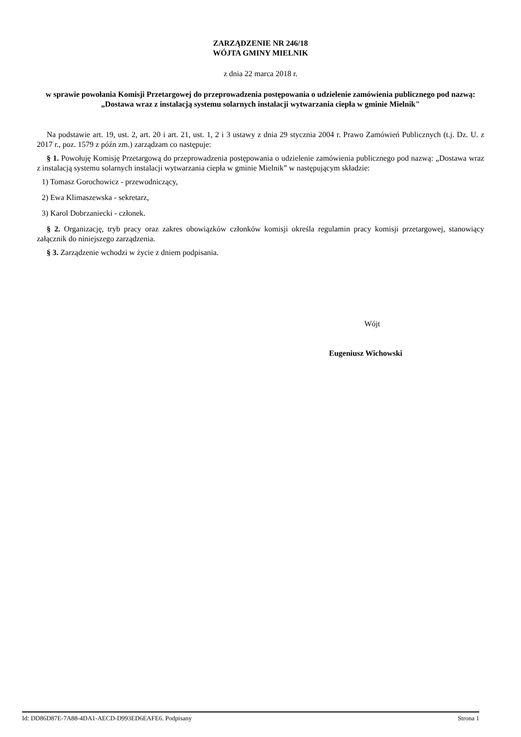ZARZĄDZENIE NR 246/18
WÓJTA GMINY MIELNIK
z dnia 22 marca 2018 r.
w sprawie powołania Komisji Przetargowej do przeprowadzenia postępowania o udzielenie zamówienia publicznego pod nazwą: „Dostawa wraz z instalacją systemu solarnych instalacji wytwarzania ciepła w gminie Mielnik"
Na podstawie art. 19, ust. 2, art. 20 i art. 21, ust. 1, 2 i 3 ustawy z dnia 29 stycznia 2004 r. Prawo Zamówień Publicznych (t.j. Dz. U. z 2017 r., poz. 1579 z późn zm.) zarządzam co następuje:
§ 1. Powołuję Komisję Przetargową do przeprowadzenia postępowania o udzielenie zamówienia publicznego pod nazwą: „Dostawa wraz z instalacją systemu solarnych instalacji wytwarzania ciepła w gminie Mielnik” w następującym składzie:
1) Tomasz Gorochowicz - przewodniczący,
2) Ewa Klimaszewska - sekretarz,
3) Karol Dobrzaniecki - członek.
§ 2. Organizację, tryb pracy oraz zakres obowiązków członków komisji określa regulamin pracy komisji przetargowej, stanowiący załącznik do niniejszego zarządzenia.
§ 3. Zarządzenie wchodzi w życie z dniem podpisania.
Wójt
Eugeniusz Wichowski
Id: DD86D87E-7A88-4DA1-AECD-D993ED6EAFE6. Podpisany Strona 1